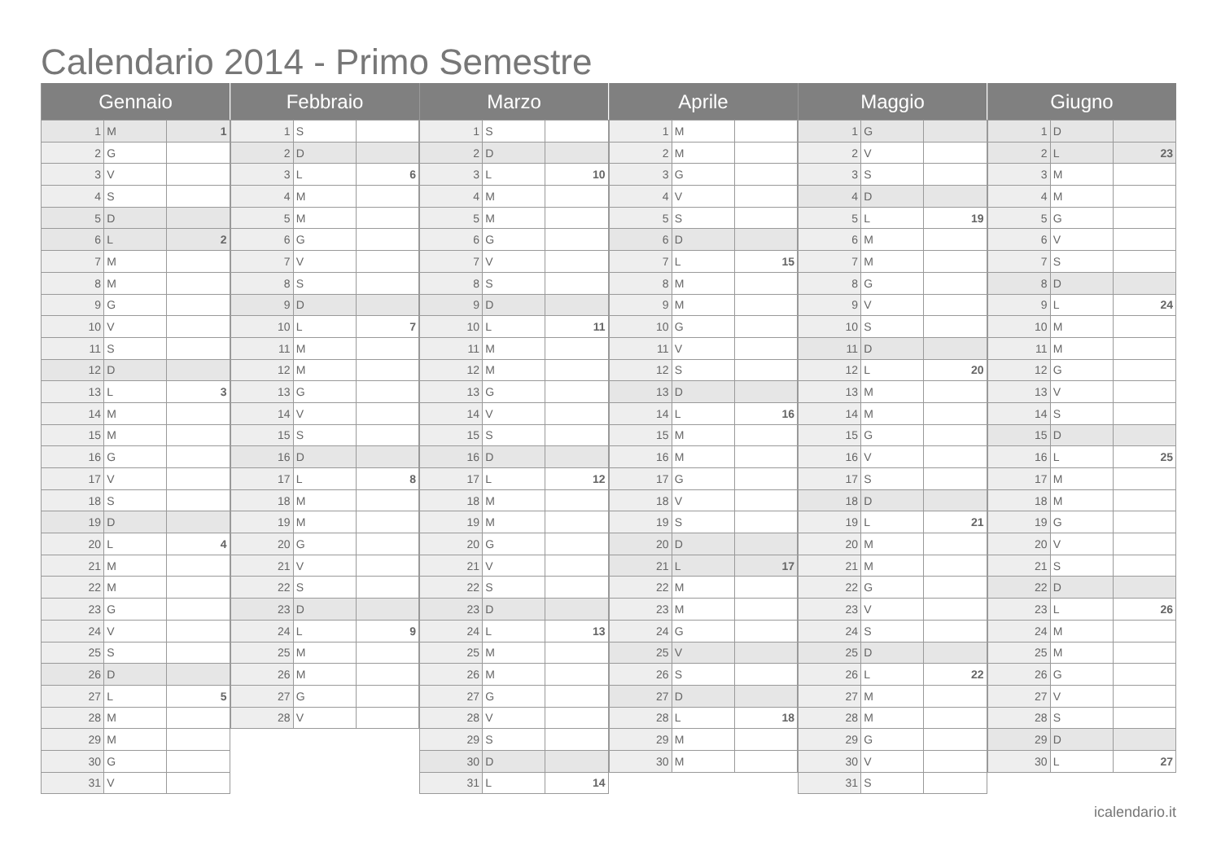Calendario 2014 - Primo Semestre
| Gennaio | | |
| --- | --- | --- |
| 1 | M | 1 |
| 2 | G | |
| 3 | V | |
| 4 | S | |
| 5 | D | |
| 6 | L | 2 |
| 7 | M | |
| 8 | M | |
| 9 | G | |
| 10 | V | |
| 11 | S | |
| 12 | D | |
| 13 | L | 3 |
| 14 | M | |
| 15 | M | |
| 16 | G | |
| 17 | V | |
| 18 | S | |
| 19 | D | |
| 20 | L | 4 |
| 21 | M | |
| 22 | M | |
| 23 | G | |
| 24 | V | |
| 25 | S | |
| 26 | D | |
| 27 | L | 5 |
| 28 | M | |
| 29 | M | |
| 30 | G | |
| 31 | V | |
| Febbraio | | |
| --- | --- | --- |
| 1 | S | |
| 2 | D | |
| 3 | L | 6 |
| 4 | M | |
| 5 | M | |
| 6 | G | |
| 7 | V | |
| 8 | S | |
| 9 | D | |
| 10 | L | 7 |
| 11 | M | |
| 12 | M | |
| 13 | G | |
| 14 | V | |
| 15 | S | |
| 16 | D | |
| 17 | L | 8 |
| 18 | M | |
| 19 | M | |
| 20 | G | |
| 21 | V | |
| 22 | S | |
| 23 | D | |
| 24 | L | 9 |
| 25 | M | |
| 26 | M | |
| 27 | G | |
| 28 | V | |
| Marzo | | |
| --- | --- | --- |
| 1 | S | |
| 2 | D | |
| 3 | L | 10 |
| 4 | M | |
| 5 | M | |
| 6 | G | |
| 7 | V | |
| 8 | S | |
| 9 | D | |
| 10 | L | 11 |
| 11 | M | |
| 12 | M | |
| 13 | G | |
| 14 | V | |
| 15 | S | |
| 16 | D | |
| 17 | L | 12 |
| 18 | M | |
| 19 | M | |
| 20 | G | |
| 21 | V | |
| 22 | S | |
| 23 | D | |
| 24 | L | 13 |
| 25 | M | |
| 26 | M | |
| 27 | G | |
| 28 | V | |
| 29 | S | |
| 30 | D | |
| 31 | L | 14 |
| Aprile | | |
| --- | --- | --- |
| 1 | M | |
| 2 | M | |
| 3 | G | |
| 4 | V | |
| 5 | S | |
| 6 | D | |
| 7 | L | 15 |
| 8 | M | |
| 9 | M | |
| 10 | G | |
| 11 | V | |
| 12 | S | |
| 13 | D | |
| 14 | L | 16 |
| 15 | M | |
| 16 | M | |
| 17 | G | |
| 18 | V | |
| 19 | S | |
| 20 | D | |
| 21 | L | 17 |
| 22 | M | |
| 23 | M | |
| 24 | G | |
| 25 | V | |
| 26 | S | |
| 27 | D | |
| 28 | L | 18 |
| 29 | M | |
| 30 | M | |
| Maggio | | |
| --- | --- | --- |
| 1 | G | |
| 2 | V | |
| 3 | S | |
| 4 | D | |
| 5 | L | 19 |
| 6 | M | |
| 7 | M | |
| 8 | G | |
| 9 | V | |
| 10 | S | |
| 11 | D | |
| 12 | L | 20 |
| 13 | M | |
| 14 | M | |
| 15 | G | |
| 16 | V | |
| 17 | S | |
| 18 | D | |
| 19 | L | 21 |
| 20 | M | |
| 21 | M | |
| 22 | G | |
| 23 | V | |
| 24 | S | |
| 25 | D | |
| 26 | L | 22 |
| 27 | M | |
| 28 | M | |
| 29 | G | |
| 30 | V | |
| 31 | S | |
| Giugno | | |
| --- | --- | --- |
| 1 | D | |
| 2 | L | 23 |
| 3 | M | |
| 4 | M | |
| 5 | G | |
| 6 | V | |
| 7 | S | |
| 8 | D | |
| 9 | L | 24 |
| 10 | M | |
| 11 | M | |
| 12 | G | |
| 13 | V | |
| 14 | S | |
| 15 | D | |
| 16 | L | 25 |
| 17 | M | |
| 18 | M | |
| 19 | G | |
| 20 | V | |
| 21 | S | |
| 22 | D | |
| 23 | L | 26 |
| 24 | M | |
| 25 | M | |
| 26 | G | |
| 27 | V | |
| 28 | S | |
| 29 | D | |
| 30 | L | 27 |
icalendario.it